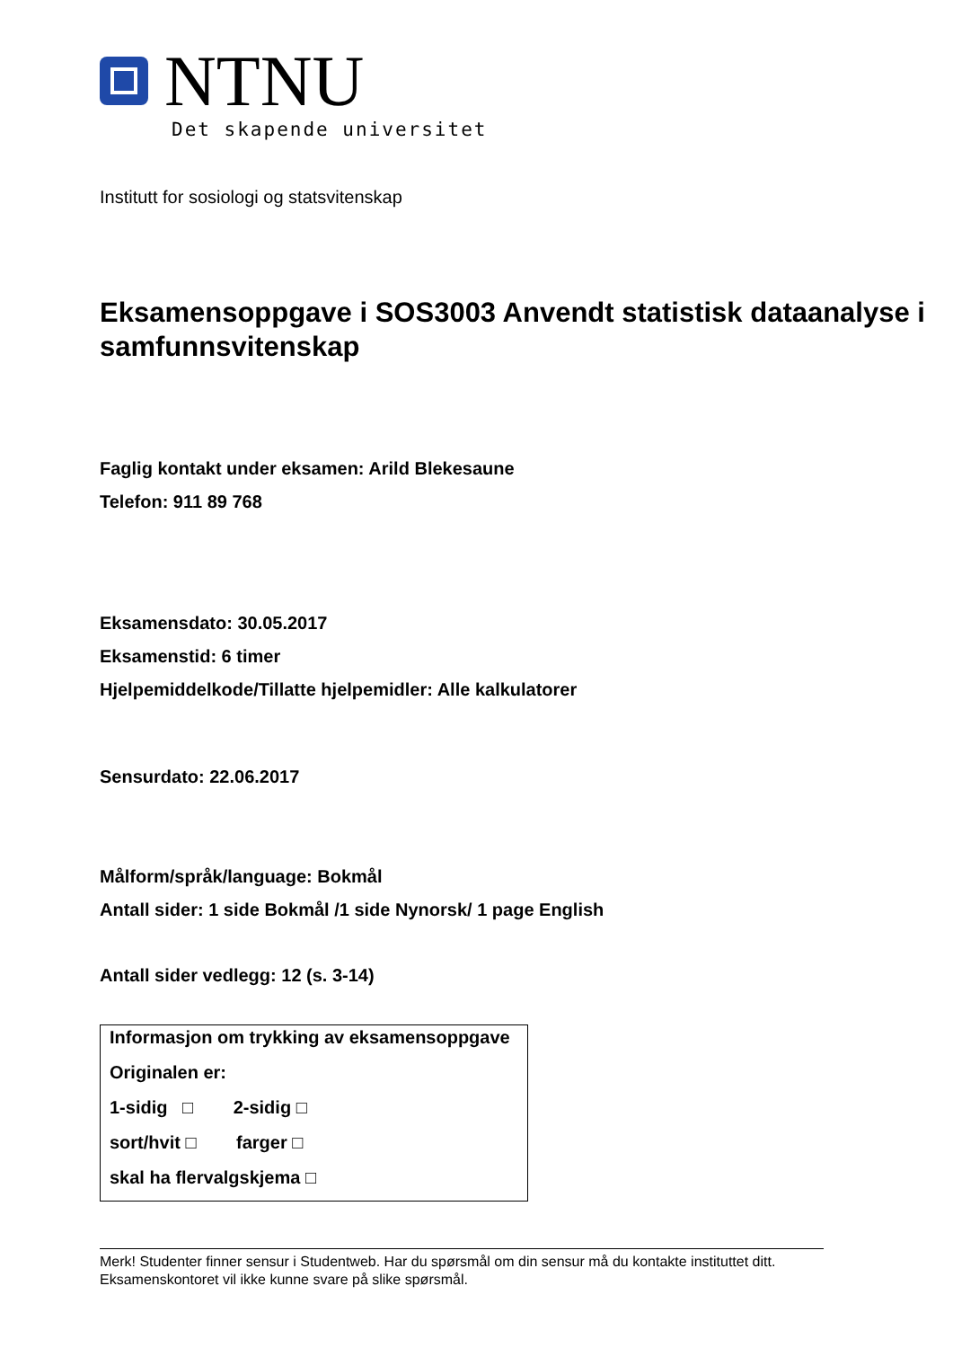NTNU
Det skapende universitet
Institutt for sosiologi og statsvitenskap
Eksamensoppgave i SOS3003 Anvendt statistisk dataanalyse i samfunnsvitenskap
Faglig kontakt under eksamen: Arild Blekesaune
Telefon: 911 89 768
Eksamensdato: 30.05.2017
Eksamenstid: 6 timer
Hjelpemiddelkode/Tillatte hjelpemidler: Alle kalkulatorer
Sensurdato: 22.06.2017
Målform/språk/language: Bokmål
Antall sider: 1 side Bokmål /1 side Nynorsk/ 1 page English
Antall sider vedlegg: 12 (s. 3-14)
Informasjon om trykking av eksamensoppgave
Originalen er:
1-sidig □ 2-sidig □
sort/hvit □ farger □
skal ha flervalgskjema □
Merk! Studenter finner sensur i Studentweb. Har du spørsmål om din sensur må du kontakte instituttet ditt. Eksamenskontoret vil ikke kunne svare på slike spørsmål.